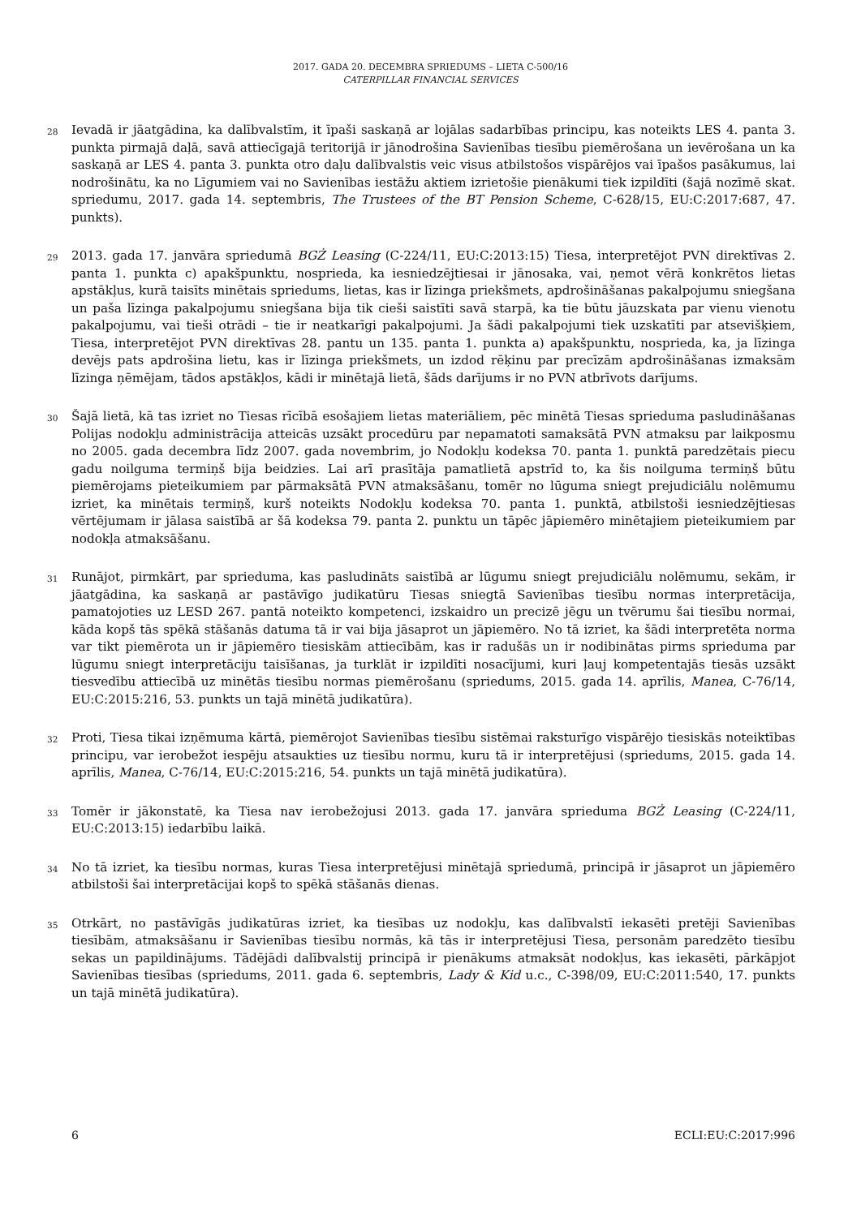2017. GADA 20. DECEMBRA SPRIEDUMS – LIETA C-500/16
CATERPILLAR FINANCIAL SERVICES
28
Ievadā ir jāatgādina, ka dalībvalstīm, it īpaši saskaņā ar lojālas sadarbības principu, kas noteikts LES 4. panta 3. punkta pirmajā daļā, savā attiecīgajā teritorijā ir jānodrošina Savienības tiesību piemērošana un ievērošana un ka saskaņā ar LES 4. panta 3. punkta otro daļu dalībvalstis veic visus atbilstošos vispārējos vai īpašos pasākumus, lai nodrošinātu, ka no Līgumiem vai no Savienības iestāžu aktiem izrietošie pienākumi tiek izpildīti (šajā nozīmē skat. spriedumu, 2017. gada 14. septembris, The Trustees of the BT Pension Scheme, C-628/15, EU:C:2017:687, 47. punkts).
29
2013. gada 17. janvāra spriedumā BGŻ Leasing (C-224/11, EU:C:2013:15) Tiesa, interpretējot PVN direktīvas 2. panta 1. punkta c) apakšpunktu, nosprieda, ka iesniedzējtiesai ir jānosaka, vai, ņemot vērā konkrētos lietas apstākļus, kurā taisīts minētais spriedums, lietas, kas ir līzinga priekšmets, apdrošināšanas pakalpojumu sniegšana un paša līzinga pakalpojumu sniegšana bija tik cieši saistīti savā starpā, ka tie būtu jāuzskata par vienu vienotu pakalpojumu, vai tieši otrādi – tie ir neatkarīgi pakalpojumi. Ja šādi pakalpojumi tiek uzskatīti par atsevišķiem, Tiesa, interpretējot PVN direktīvas 28. pantu un 135. panta 1. punkta a) apakšpunktu, nosprieda, ka, ja līzinga devējs pats apdrošina lietu, kas ir līzinga priekšmets, un izdod rēķinu par precīzām apdrošināšanas izmaksām līzinga ņēmējam, tādos apstākļos, kādi ir minētajā lietā, šāds darījums ir no PVN atbrīvots darījums.
30
Šajā lietā, kā tas izriet no Tiesas rīcībā esošajiem lietas materiāliem, pēc minētā Tiesas sprieduma pasludināšanas Polijas nodokļu administrācija atteicās uzsākt procedūru par nepamatoti samaksātā PVN atmaksu par laikposmu no 2005. gada decembra līdz 2007. gada novembrim, jo Nodokļu kodeksa 70. panta 1. punktā paredzētais piecu gadu noilguma termiņš bija beidzies. Lai arī prasītāja pamatlietā apstrīd to, ka šis noilguma termiņš būtu piemērojams pieteikumiem par pārmaksātā PVN atmaksāšanu, tomēr no lūguma sniegt prejudiciālu nolēmumu izriet, ka minētais termiņš, kurš noteikts Nodokļu kodeksa 70. panta 1. punktā, atbilstoši iesniedzējtiesas vērtējumam ir jālasa saistībā ar šā kodeksa 79. panta 2. punktu un tāpēc jāpiemēro minētajiem pieteikumiem par nodokļa atmaksāšanu.
31
Runājot, pirmkārt, par sprieduma, kas pasludināts saistībā ar lūgumu sniegt prejudiciālu nolēmumu, sekām, ir jāatgādina, ka saskaņā ar pastāvīgo judikatūru Tiesas sniegtā Savienības tiesību normas interpretācija, pamatojoties uz LESD 267. pantā noteikto kompetenci, izskaidro un precizē jēgu un tvērumu šai tiesību normai, kāda kopš tās spēkā stāšanās datuma tā ir vai bija jāsaprot un jāpiemēro. No tā izriet, ka šādi interpretēta norma var tikt piemērota un ir jāpiemēro tiesiskām attiecībām, kas ir radušās un ir nodibinātas pirms sprieduma par lūgumu sniegt interpretāciju taisīšanas, ja turklāt ir izpildīti nosacījumi, kuri ļauj kompetentajās tiesās uzsākt tiesvedību attiecībā uz minētās tiesību normas piemērošanu (spriedums, 2015. gada 14. aprīlis, Manea, C-76/14, EU:C:2015:216, 53. punkts un tajā minētā judikatūra).
32
Proti, Tiesa tikai izņēmuma kārtā, piemērojot Savienības tiesību sistēmai raksturīgo vispārējo tiesiskās noteiktības principu, var ierobežot iespēju atsaukties uz tiesību normu, kuru tā ir interpretējusi (spriedums, 2015. gada 14. aprīlis, Manea, C-76/14, EU:C:2015:216, 54. punkts un tajā minētā judikatūra).
33
Tomēr ir jākonstatē, ka Tiesa nav ierobežojusi 2013. gada 17. janvāra sprieduma BGŻ Leasing (C-224/11, EU:C:2013:15) iedarbību laikā.
34
No tā izriet, ka tiesību normas, kuras Tiesa interpretējusi minētajā spriedumā, principā ir jāsaprot un jāpiemēro atbilstoši šai interpretācijai kopš to spēkā stāšanās dienas.
35
Otrkārt, no pastāvīgās judikatūras izriet, ka tiesības uz nodokļu, kas dalībvalstī iekasēti pretēji Savienības tiesībām, atmaksāšanu ir Savienības tiesību normās, kā tās ir interpretējusi Tiesa, personām paredzēto tiesību sekas un papildinājums. Tādējādi dalībvalstij principā ir pienākums atmaksāt nodokļus, kas iekasēti, pārkāpjot Savienības tiesības (spriedums, 2011. gada 6. septembris, Lady & Kid u.c., C-398/09, EU:C:2011:540, 17. punkts un tajā minētā judikatūra).
6 ECLI:EU:C:2017:996